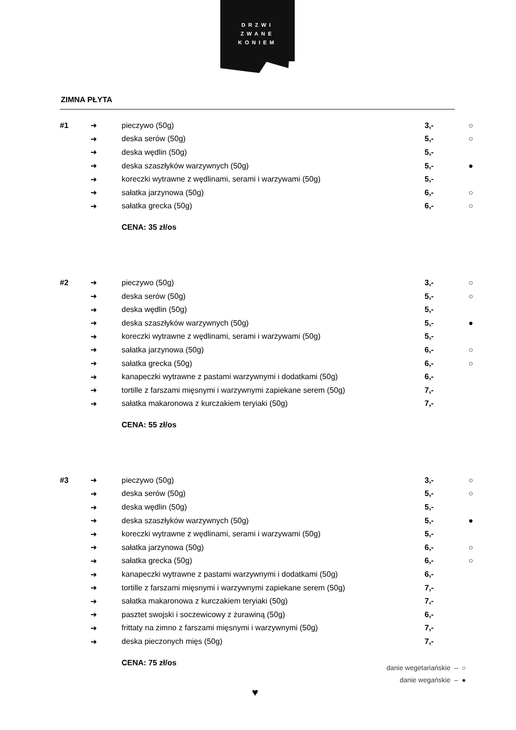DRZWI
ZWANE
KONIEM
ZIMNA PŁYTA
| #1 | ➜ | pieczywo (50g) | 3,- | ○ |
| | ➜ | deska serów (50g) | 5,- | ○ |
| | ➜ | deska wędlin (50g) | 5,- | |
| | ➜ | deska szaszłyków warzywnych (50g) | 5,- | ● |
| | ➜ | koreczki wytrawne z wędlinami, serami i warzywami (50g) | 5,- | |
| | ➜ | sałatka jarzynowa (50g) | 6,- | ○ |
| | ➜ | sałatka grecka (50g) | 6,- | ○ |
| | | CENA: 35 zł/os | | |
| #2 | ➜ | pieczywo (50g) | 3,- | ○ |
| | ➜ | deska serów (50g) | 5,- | ○ |
| | ➜ | deska wędlin (50g) | 5,- | |
| | ➜ | deska szaszłyków warzywnych (50g) | 5,- | ● |
| | ➜ | koreczki wytrawne z wędlinami, serami i warzywami (50g) | 5,- | |
| | ➜ | sałatka jarzynowa (50g) | 6,- | ○ |
| | ➜ | sałatka grecka (50g) | 6,- | ○ |
| | ➜ | kanapeczki wytrawne z pastami warzywnymi i dodatkami (50g) | 6,- | |
| | ➜ | tortille z farszami mięsnymi i warzywnymi zapiekane serem (50g) | 7,- | |
| | ➜ | sałatka makaronowa z kurczakiem teryiaki (50g) | 7,- | |
| | | CENA: 55 zł/os | | |
| #3 | ➜ | pieczywo (50g) | 3,- | ○ |
| | ➜ | deska serów (50g) | 5,- | ○ |
| | ➜ | deska wędlin (50g) | 5,- | |
| | ➜ | deska szaszłyków warzywnych (50g) | 5,- | ● |
| | ➜ | koreczki wytrawne z wędlinami, serami i warzywami (50g) | 5,- | |
| | ➜ | sałatka jarzynowa (50g) | 6,- | ○ |
| | ➜ | sałatka grecka (50g) | 6,- | ○ |
| | ➜ | kanapeczki wytrawne z pastami warzywnymi i dodatkami (50g) | 6,- | |
| | ➜ | tortille z farszami mięsnymi i warzywnymi zapiekane serem (50g) | 7,- | |
| | ➜ | sałatka makaronowa z kurczakiem teryiaki (50g) | 7,- | |
| | ➜ | pasztet swojski i soczewicowy z żurawiną (50g) | 6,- | |
| | ➜ | frittaty na zimno z farszami mięsnymi i warzywnymi (50g) | 7,- | |
| | ➜ | deska pieczonych mięs (50g) | 7,- | |
| | | CENA: 75 zł/os | | |
danie wegetariańskie – ○
danie wegańskie – ●
♥